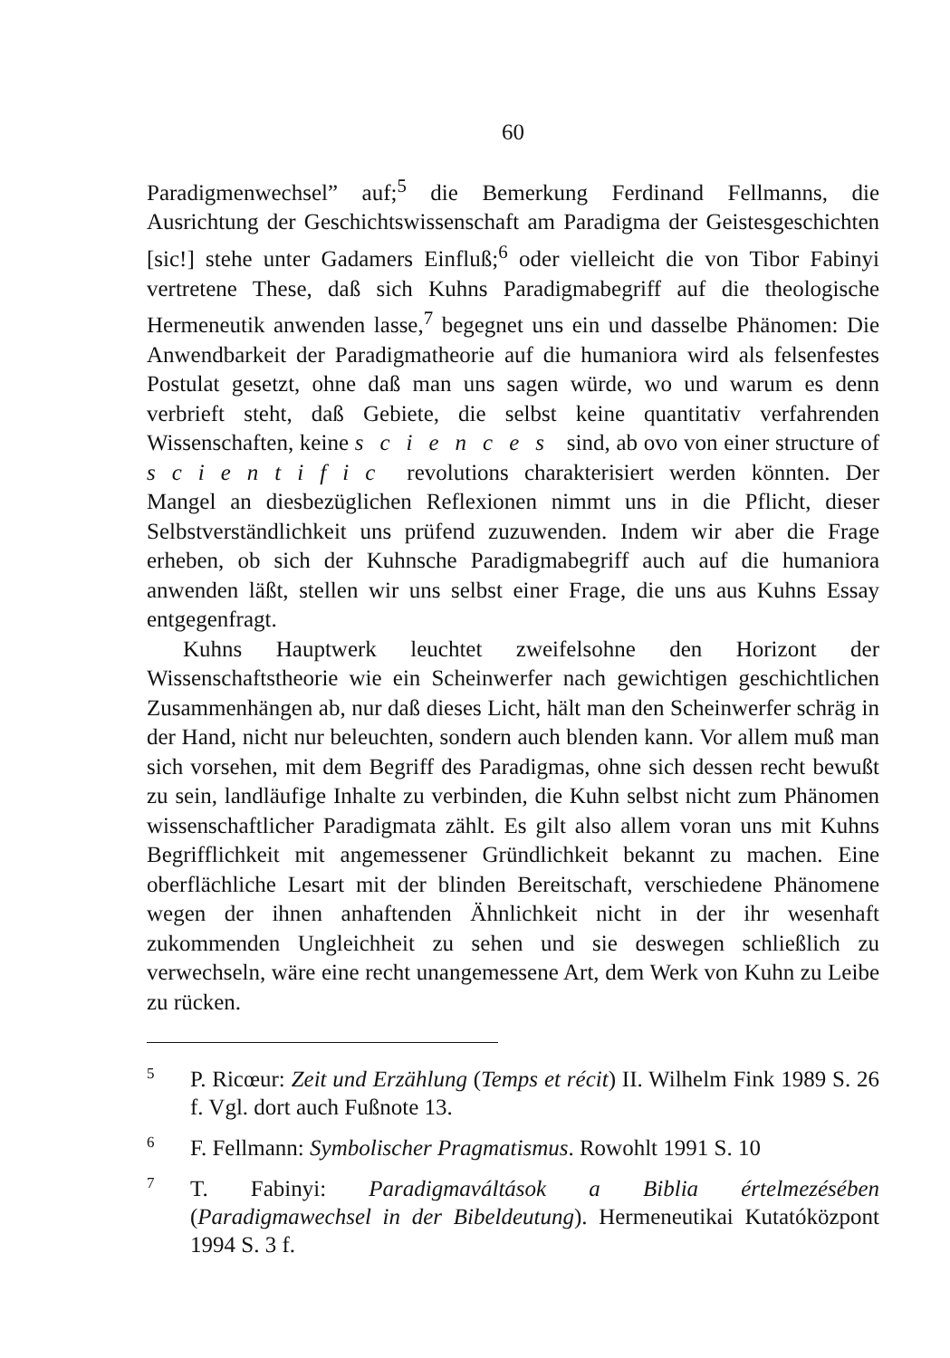60
Paradigmenwechsel” auf;<sup>5</sup> die Bemerkung Ferdinand Fellmanns, die Ausrichtung der Geschichtswissenschaft am Paradigma der Geistesgeschichten [sic!] stehe unter Gadamers Einfluß;<sup>6</sup> oder vielleicht die von Tibor Fabinyi vertretene These, daß sich Kuhns Paradigmabegriff auf die theologische Hermeneutik anwenden lasse,<sup>7</sup> begegnet uns ein und dasselbe Phänomen: Die Anwendbarkeit der Paradigmatheorie auf die humaniora wird als felsenfestes Postulat gesetzt, ohne daß man uns sagen würde, wo und warum es denn verbrieft steht, daß Gebiete, die selbst keine quantitativ verfahrenden Wissenschaften, keine sciences sind, ab ovo von einer structure of scientific revolutions charakterisiert werden könnten. Der Mangel an diesbezüglichen Reflexionen nimmt uns in die Pflicht, dieser Selbstverständlichkeit uns prüfend zuzuwenden. Indem wir aber die Frage erheben, ob sich der Kuhnsche Paradigmabegriff auch auf die humaniora anwenden läßt, stellen wir uns selbst einer Frage, die uns aus Kuhns Essay entgegenfragt.
Kuhns Hauptwerk leuchtet zweifelsohne den Horizont der Wissenschaftstheorie wie ein Scheinwerfer nach gewichtigen geschichtlichen Zusammenhängen ab, nur daß dieses Licht, hält man den Scheinwerfer schräg in der Hand, nicht nur beleuchten, sondern auch blenden kann. Vor allem muß man sich vorsehen, mit dem Begriff des Paradigmas, ohne sich dessen recht bewußt zu sein, landläufige Inhalte zu verbinden, die Kuhn selbst nicht zum Phänomen wissenschaftlicher Paradigmata zählt. Es gilt also allem voran uns mit Kuhns Begrifflichkeit mit angemessener Gründlichkeit bekannt zu machen. Eine oberflächliche Lesart mit der blinden Bereitschaft, verschiedene Phänomene wegen der ihnen anhaftenden Ähnlichkeit nicht in der ihr wesenhaft zukommenden Ungleichheit zu sehen und sie deswegen schließlich zu verwechseln, wäre eine recht unangemessene Art, dem Werk von Kuhn zu Leibe zu rücken.
5 P. Ricœur: Zeit und Erzählung (Temps et récit) II. Wilhelm Fink 1989 S. 26 f. Vgl. dort auch Fußnote 13.
6 F. Fellmann: Symbolischer Pragmatismus. Rowohlt 1991 S. 10
7 T. Fabinyi: Paradigmaváltások a Biblia értelmezésében (Paradigmawechsel in der Bibeldeutung). Hermeneutikai Kutatóközpont 1994 S. 3 f.